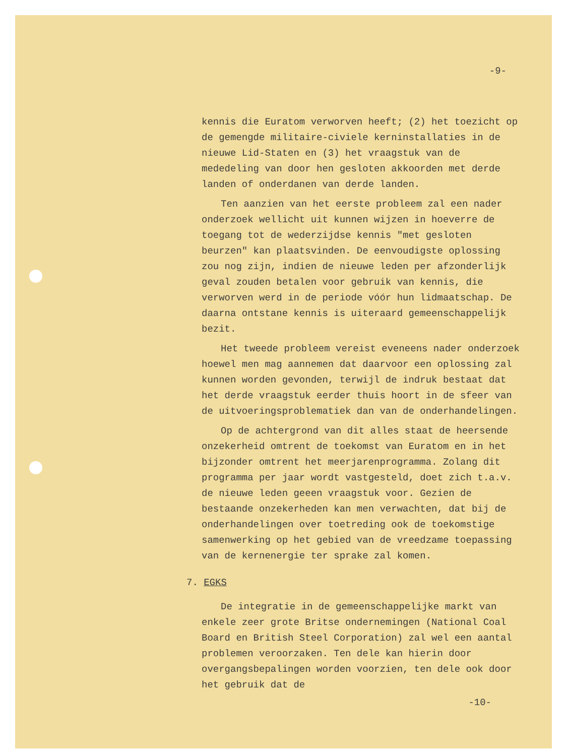-9-
kennis die Euratom verworven heeft; (2) het toezicht op de gemengde militaire-civiele kerninstallaties in de nieuwe Lid-Staten en (3) het vraagstuk van de mededeling van door hen gesloten akkoorden met derde landen of onderdanen van derde landen.
Ten aanzien van het eerste probleem zal een nader onderzoek wellicht uit kunnen wijzen in hoeverre de toegang tot de wederzijdse kennis "met gesloten beurzen" kan plaatsvinden. De eenvoudigste oplossing zou nog zijn, indien de nieuwe leden per afzonderlijk geval zouden betalen voor gebruik van kennis, die verworven werd in de periode vóór hun lidmaatschap. De daarna ontstane kennis is uiteraard gemeenschappelijk bezit.
Het tweede probleem vereist eveneens nader onderzoek hoewel men mag aannemen dat daarvoor een oplossing zal kunnen worden gevonden, terwijl de indruk bestaat dat het derde vraagstuk eerder thuis hoort in de sfeer van de uitvoeringsproblematiek dan van de onderhandelingen.
Op de achtergrond van dit alles staat de heersende onzekerheid omtrent de toekomst van Euratom en in het bijzonder omtrent het meerjarenprogramma. Zolang dit programma per jaar wordt vastgesteld, doet zich t.a.v. de nieuwe leden geeen vraagstuk voor. Gezien de bestaande onzekerheden kan men verwachten, dat bij de onderhandelingen over toetreding ook de toekomstige samenwerking op het gebied van de vreedzame toepassing van de kernenergie ter sprake zal komen.
7. EGKS
De integratie in de gemeenschappelijke markt van enkele zeer grote Britse ondernemingen (National Coal Board en British Steel Corporation) zal wel een aantal problemen veroorzaken. Ten dele kan hierin door overgangsbepalingen worden voorzien, ten dele ook door het gebruik dat de
-10-